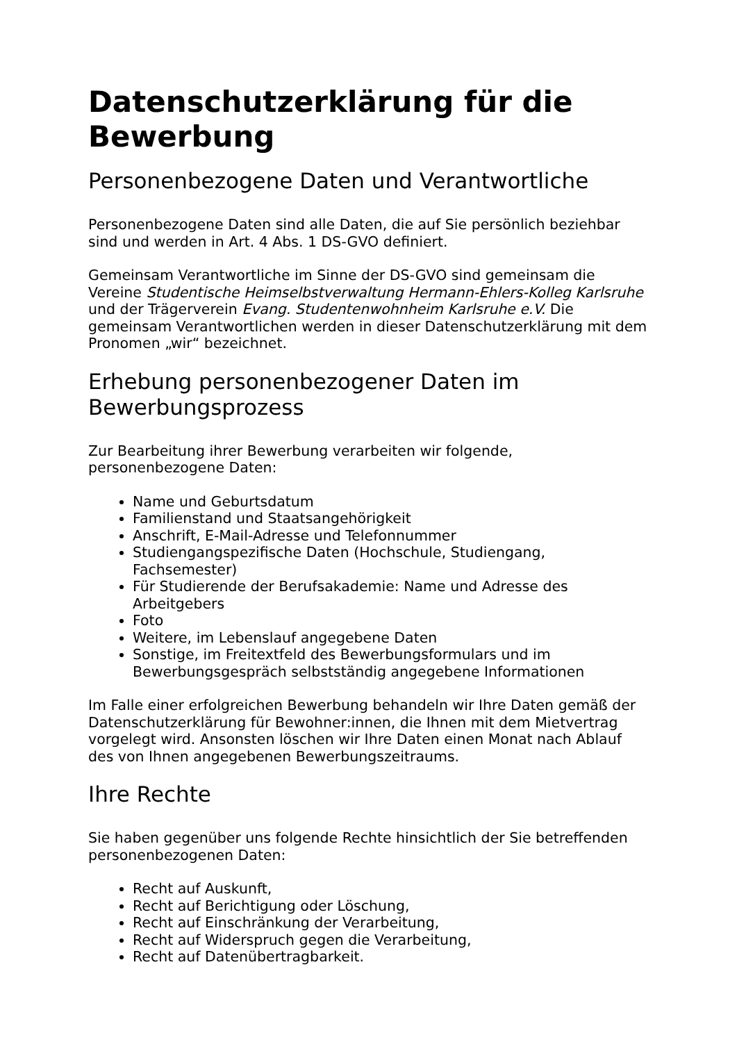Datenschutzerklärung für die Bewerbung
Personenbezogene Daten und Verantwortliche
Personenbezogene Daten sind alle Daten, die auf Sie persönlich beziehbar sind und werden in Art. 4 Abs. 1 DS-GVO definiert.
Gemeinsam Verantwortliche im Sinne der DS-GVO sind gemeinsam die Vereine Studentische Heimselbstverwaltung Hermann-Ehlers-Kolleg Karlsruhe und der Trägerverein Evang. Studentenwohnheim Karlsruhe e.V. Die gemeinsam Verantwortlichen werden in dieser Datenschutzerklärung mit dem Pronomen „wir“ bezeichnet.
Erhebung personenbezogener Daten im Bewerbungsprozess
Zur Bearbeitung ihrer Bewerbung verarbeiten wir folgende, personenbezogene Daten:
Name und Geburtsdatum
Familienstand und Staatsangehörigkeit
Anschrift, E-Mail-Adresse und Telefonnummer
Studiengangspezifische Daten (Hochschule, Studiengang, Fachsemester)
Für Studierende der Berufsakademie: Name und Adresse des Arbeitgebers
Foto
Weitere, im Lebenslauf angegebene Daten
Sonstige, im Freitextfeld des Bewerbungsformulars und im Bewerbungsgespräch selbstständig angegebene Informationen
Im Falle einer erfolgreichen Bewerbung behandeln wir Ihre Daten gemäß der Datenschutzerklärung für Bewohner:innen, die Ihnen mit dem Mietvertrag vorgelegt wird. Ansonsten löschen wir Ihre Daten einen Monat nach Ablauf des von Ihnen angegebenen Bewerbungszeitraums.
Ihre Rechte
Sie haben gegenüber uns folgende Rechte hinsichtlich der Sie betreffenden personenbezogenen Daten:
Recht auf Auskunft,
Recht auf Berichtigung oder Löschung,
Recht auf Einschränkung der Verarbeitung,
Recht auf Widerspruch gegen die Verarbeitung,
Recht auf Datenübertragbarkeit.